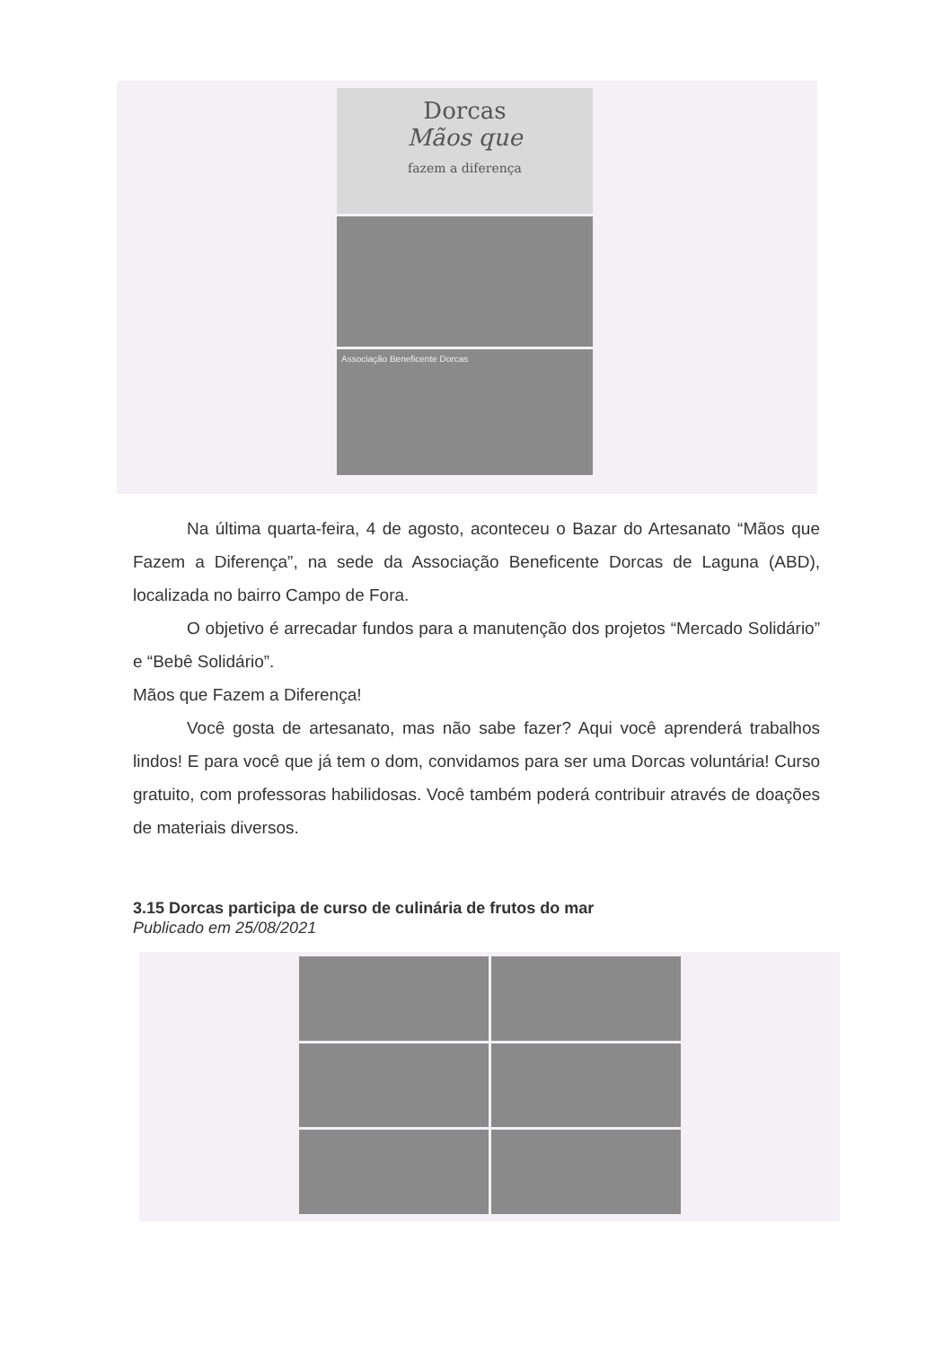Dorcas
Mãos que
fazem a diferença
Associação Beneficente Dorcas
Na última quarta-feira, 4 de agosto, aconteceu o Bazar do Artesanato “Mãos que Fazem a Diferença”, na sede da Associação Beneficente Dorcas de Laguna (ABD), localizada no bairro Campo de Fora.
O objetivo é arrecadar fundos para a manutenção dos projetos “Mercado Solidário” e “Bebê Solidário”.
Mãos que Fazem a Diferença!
Você gosta de artesanato, mas não sabe fazer? Aqui você aprenderá trabalhos lindos! E para você que já tem o dom, convidamos para ser uma Dorcas voluntária! Curso gratuito, com professoras habilidosas. Você também poderá contribuir através de doações de materiais diversos.
3.15 Dorcas participa de curso de culinária de frutos do mar
Publicado em 25/08/2021